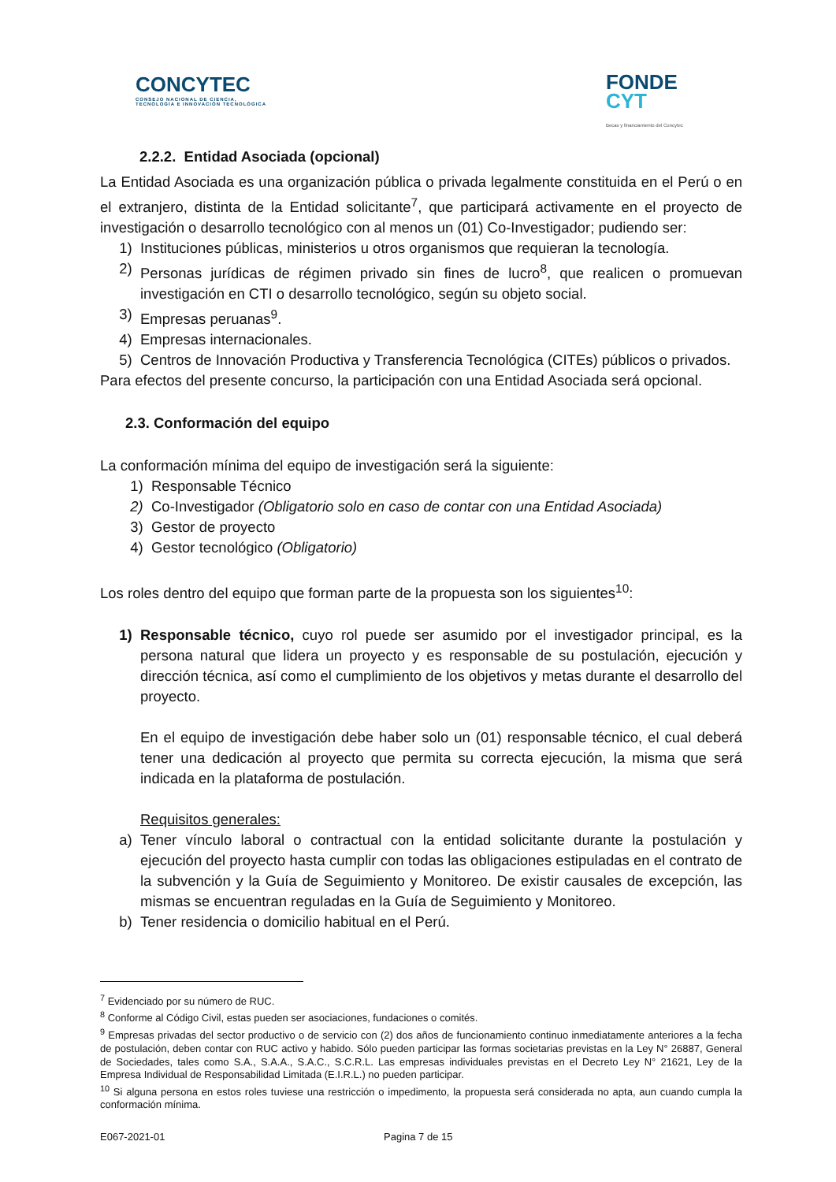CONCYTEC
CONSEJO NACIONAL DE CIENCIA,
TECNOLOGÍA E INNOVACIÓN TECNOLÓGICA
FONDE
CYT
Becas y financiamiento del Concytec
2.2.2. Entidad Asociada (opcional)
La Entidad Asociada es una organización pública o privada legalmente constituida en el Perú o en el extranjero, distinta de la Entidad solicitante<sup>7</sup>, que participará activamente en el proyecto de investigación o desarrollo tecnológico con al menos un (01) Co-Investigador; pudiendo ser:
1) Instituciones públicas, ministerios u otros organismos que requieran la tecnología.
2) Personas jurídicas de régimen privado sin fines de lucro<sup>8</sup>, que realicen o promuevan investigación en CTI o desarrollo tecnológico, según su objeto social.
3) Empresas peruanas<sup>9</sup>.
4) Empresas internacionales.
5) Centros de Innovación Productiva y Transferencia Tecnológica (CITEs) públicos o privados.
Para efectos del presente concurso, la participación con una Entidad Asociada será opcional.
2.3. Conformación del equipo
La conformación mínima del equipo de investigación será la siguiente:
1) Responsable Técnico
2) Co-Investigador (Obligatorio solo en caso de contar con una Entidad Asociada)
3) Gestor de proyecto
4) Gestor tecnológico (Obligatorio)
Los roles dentro del equipo que forman parte de la propuesta son los siguientes<sup>10</sup>:
1) Responsable técnico, cuyo rol puede ser asumido por el investigador principal, es la persona natural que lidera un proyecto y es responsable de su postulación, ejecución y dirección técnica, así como el cumplimiento de los objetivos y metas durante el desarrollo del proyecto.
En el equipo de investigación debe haber solo un (01) responsable técnico, el cual deberá tener una dedicación al proyecto que permita su correcta ejecución, la misma que será indicada en la plataforma de postulación.
Requisitos generales:
a) Tener vínculo laboral o contractual con la entidad solicitante durante la postulación y ejecución del proyecto hasta cumplir con todas las obligaciones estipuladas en el contrato de la subvención y la Guía de Seguimiento y Monitoreo. De existir causales de excepción, las mismas se encuentran reguladas en la Guía de Seguimiento y Monitoreo.
b) Tener residencia o domicilio habitual en el Perú.
<sup>7</sup> Evidenciado por su número de RUC.
<sup>8</sup> Conforme al Código Civil, estas pueden ser asociaciones, fundaciones o comités.
<sup>9</sup> Empresas privadas del sector productivo o de servicio con (2) dos años de funcionamiento continuo inmediatamente anteriores a la fecha de postulación, deben contar con RUC activo y habido. Sólo pueden participar las formas societarias previstas en la Ley N° 26887, General de Sociedades, tales como S.A., S.A.A., S.A.C., S.C.R.L. Las empresas individuales previstas en el Decreto Ley N° 21621, Ley de la Empresa Individual de Responsabilidad Limitada (E.I.R.L.) no pueden participar.
<sup>10</sup> Si alguna persona en estos roles tuviese una restricción o impedimento, la propuesta será considerada no apta, aun cuando cumpla la conformación mínima.
E067-2021-01 Pagina 7 de 15